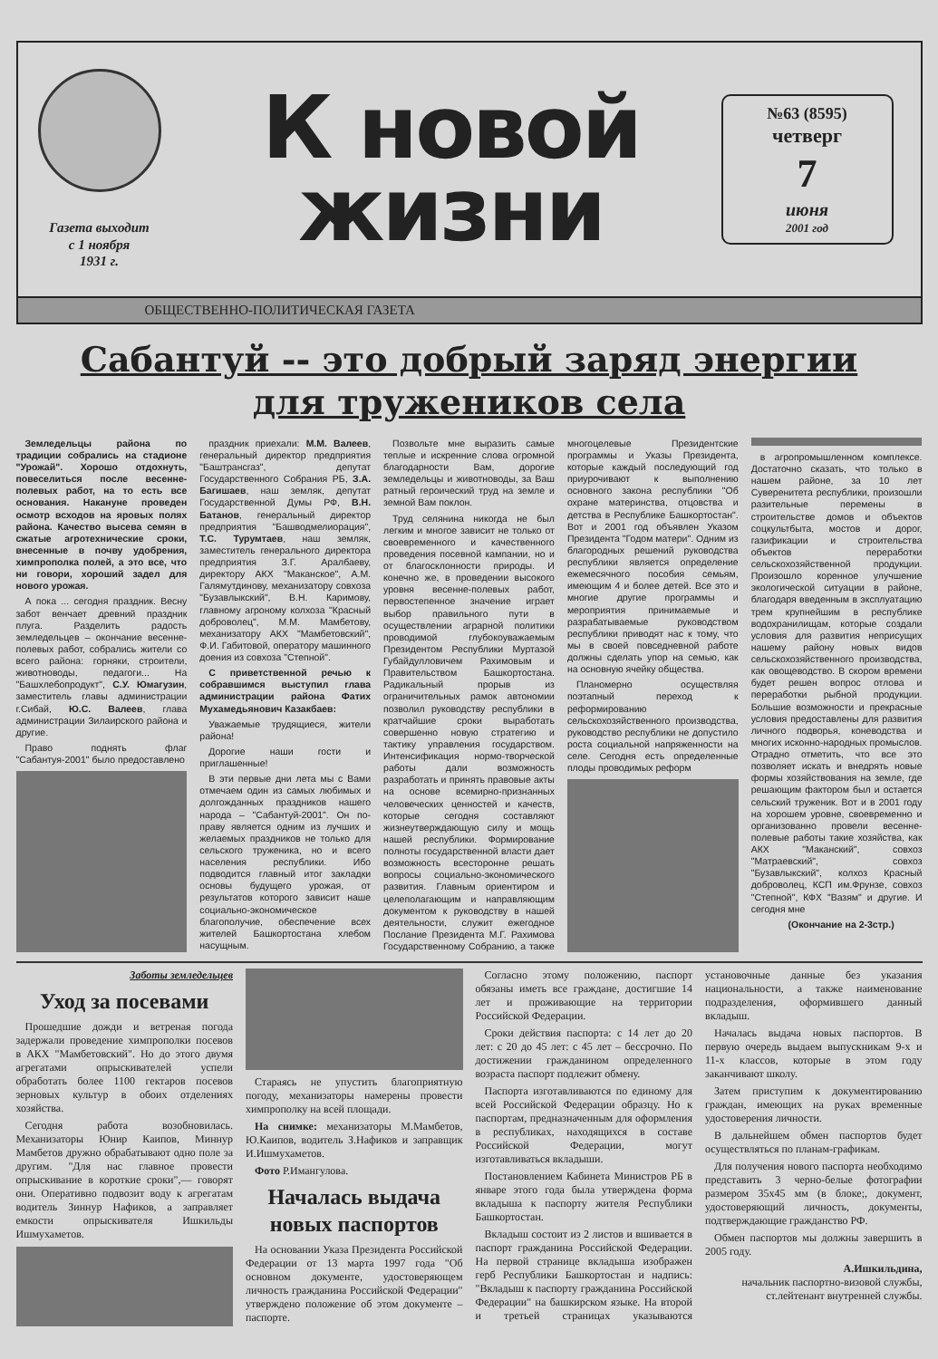Газета выходит
с 1 ноября
1931 г.
К новой
жизни
№63 (8595)
четверг
7
июня
2001 год
ОБЩЕСТВЕННО-ПОЛИТИЧЕСКАЯ ГАЗЕТА
Сабантуй -- это добрый заряд энергии
для тружеников села
Земледельцы района по традиции собрались на стадионе "Урожай". Хорошо отдохнуть, повеселиться после весенне-полевых работ, на то есть все основания. Накануне проведен осмотр всходов на яровых полях района. Качество высева семян в сжатые агротехнические сроки, внесенные в почву удобрения, химпрополка полей, а это все, что ни говори, хороший задел для нового урожая.
А пока ... сегодня праздник. Весну забот венчает древний праздник плуга. Разделить радость земледельцев – окончание весенне-полевых работ, собрались жители со всего района: горняки, строители, животноводы, педагоги... На "Башхлебопродукт", С.У. Юмагузин, заместитель главы администрации г.Сибай, Ю.С. Валеев, глава администрации Зилаирского района и другие.
Право поднять флаг "Сабантуя-2001" было предоставлено
праздник приехали: М.М. Валеев, генеральный директор предприятия "Баштрансгаз", депутат Государственного Собрания РБ, З.А. Багишаев, наш земляк, депутат Государственной Думы РФ, В.Н. Батанов, генеральный директор предприятия "Башводмелиорация", Т.С. Турумтаев, наш земляк, заместитель генерального директора предприятия З.Г. Аралбаеву, директору АКХ "Маканское", А.М. Галямутдинову, механизатору совхоза "Бузавлыкский", В.Н. Каримову, главному агроному колхоза "Красный доброволец", М.М. Мамбетову, механизатору АКХ "Мамбетовский", Ф.И. Габитовой, оператору машинного доения из совхоза "Степной".
С приветственной речью к собравшимся выступил глава администрации района Фатих Мухамедьянович Казакбаев:
Уважаемые трудящиеся, жители района!
Дорогие наши гости и приглашенные!
В эти первые дни лета мы с Вами отмечаем один из самых любимых и долгожданных праздников нашего народа – "Сабантуй-2001". Он по-праву является одним из лучших и желаемых праздников не только для сельского труженика, но и всего населения республики. Ибо подводится главный итог закладки основы будущего урожая, от результатов которого зависит наше социально-экономическое благополучие, обеспечение всех жителей Башкортостана хлебом насущным.
Позвольте мне выразить самые теплые и искренние слова огромной благодарности Вам, дорогие земледельцы и животноводы, за Ваш ратный героический труд на земле и земной Вам поклон.
Труд селянина никогда не был легким и многое зависит не только от своевременного и качественного проведения посевной кампании, но и от благосклонности природы. И конечно же, в проведении высокого уровня весенне-полевых работ, первостепенное значение играет выбор правильного пути в осуществлении аграрной политики проводимой глубокоуважаемым Президентом Республики Муртазой Губайдулловичем Рахимовым и Правительством Башкортостана. Радикальный прорыв из ограничительных рамок автономии позволил руководству республики в кратчайшие сроки выработать совершенно новую стратегию и тактику управления государством. Интенсификация нормо-творческой работы дали возможность разработать и принять правовые акты на основе всемирно-признанных человеческих ценностей и качеств, которые сегодня составляют жизнеутверждающую силу и мощь нашей республики. Формирование полноты государственной власти дает возможность всесторонне решать вопросы социально-экономического развития. Главным ориентиром и целеполагающим и направляющим документом к руководству в нашей деятельности, служит ежегодное Послание Президента М.Г. Рахимова Государственному Собранию, а также многоцелевые Президентские программы и Указы Президента, которые каждый последующий год приурочивают к выполнению основного закона республики "Об охране материнства, отцовства и детства в Республике Башкортостан". Вот и 2001 год объявлен Указом Президента "Годом матери". Одним из благородных решений руководства республики является определение ежемесячного пособия семьям, имеющим 4 и более детей. Все это и многие другие программы и мероприятия принимаемые и разрабатываемые руководством республики приводят нас к тому, что мы в своей повседневной работе должны сделать упор на семью, как на основную ячейку общества.
Планомерно осуществляя поэтапный переход к реформированию сельскохозяйственного производства, руководство республики не допустило роста социальной напряженности на селе. Сегодня есть определенные плоды проводимых реформ
в агропромышленном комплексе. Достаточно сказать, что только в нашем районе, за 10 лет Суверенитета республики, произошли разительные перемены в строительстве домов и объектов соцкультбыта, мостов и дорог, газификации и строительства объектов переработки сельскохозяйственной продукции. Произошло коренное улучшение экологической ситуации в районе, благодаря введенным в эксплуатацию трем крупнейшим в республике водохранилищам, которые создали условия для развития неприсущих нашему району новых видов сельскохозяйственного производства, как овощеводство. В скором времени будет решен вопрос отлова и переработки рыбной продукции. Большие возможности и прекрасные условия предоставлены для развития личного подворья, коневодства и многих исконно-народных промыслов. Отрадно отметить, что все это позволяет искать и внедрять новые формы хозяйствования на земле, где решающим фактором был и остается сельский труженик. Вот и в 2001 году на хорошем уровне, своевременно и организованно провели весенне-полевые работы такие хозяйства, как АКХ "Маканский", совхоз "Матраевский", совхоз "Бузавлыкский", колхоз Красный доброволец, КСП им.Фрунзе, совхоз "Степной", КФХ "Вазям" и другие. И сегодня мне
(Окончание на 2-3стр.)
Заботы земледельцев
Уход за посевами
Прошедшие дожди и ветреная погода задержали проведение химпрополки посевов в АКХ "Мамбетовский". Но до этого двумя агрегатами опрыскивателей успели обработать более 1100 гектаров посевов зерновых культур в обоих отделениях хозяйства.
Сегодня работа возобновилась. Механизаторы Юнир Каипов, Миннур Мамбетов дружно обрабатывают одно поле за другим. "Для нас главное провести опрыскивание в короткие сроки",— говорят они. Оперативно подвозит воду к агрегатам водитель Зиннур Нафиков, а заправляет емкости опрыскивателя Ишкильды Ишмухаметов.
Стараясь не упустить благоприятную погоду, механизаторы намерены провести химпрополку на всей площади.
На снимке: механизаторы М.Мамбетов, Ю.Каипов, водитель З.Нафиков и заправщик И.Ишмухаметов.
Фото Р.Имангулова.
Началась выдача новых паспортов
На основании Указа Президента Российской Федерации от 13 марта 1997 года "Об основном документе, удостоверяющем личность гражданина Российской Федерации" утверждено положение об этом документе – паспорте.
Согласно этому положению, паспорт обязаны иметь все граждане, достигшие 14 лет и проживающие на территории Российской Федерации.
Сроки действия паспорта: с 14 лет до 20 лет: с 20 до 45 лет: с 45 лет – бессрочно. По достижении гражданином определенного возраста паспорт подлежит обмену.
Паспорта изготавливаются по единому для всей Российской Федерации образцу. Но к паспортам, предназначенным для оформления в республиках, находящихся в составе Российской Федерации, могут изготавливаться вкладыши.
Постановлением Кабинета Министров РБ в январе этого года была утверждена форма вкладыша к паспорту жителя Республики Башкортостан.
Вкладыш состоит из 2 листов и вшивается в паспорт гражданина Российской Федерации. На первой странице вкладыша изображен герб Республики Башкортостан и надпись: "Вкладыш к паспорту гражданина Российской Федерации" на башкирском языке. На второй и третьей страницах указываются установочные данные без указания национальности, а также наименование подразделения, оформившего данный вкладыш.
Началась выдача новых паспортов. В первую очередь выдаем выпускникам 9-х и 11-х классов, которые в этом году заканчивают школу.
Затем приступим к документированию граждан, имеющих на руках временные удостоверения личности.
В дальнейшем обмен паспортов будет осуществляться по планам-графикам.
Для получения нового паспорта необходимо представить 3 черно-белые фотографии размером 35х45 мм (в блоке;, документ, удостоверяющий личность, документы, подтверждающие гражданство РФ.
Обмен паспортов мы должны завершить в 2005 году.
А.Ишкильдина,
начальник паспортно-визовой службы, ст.лейтенант внутренней службы.